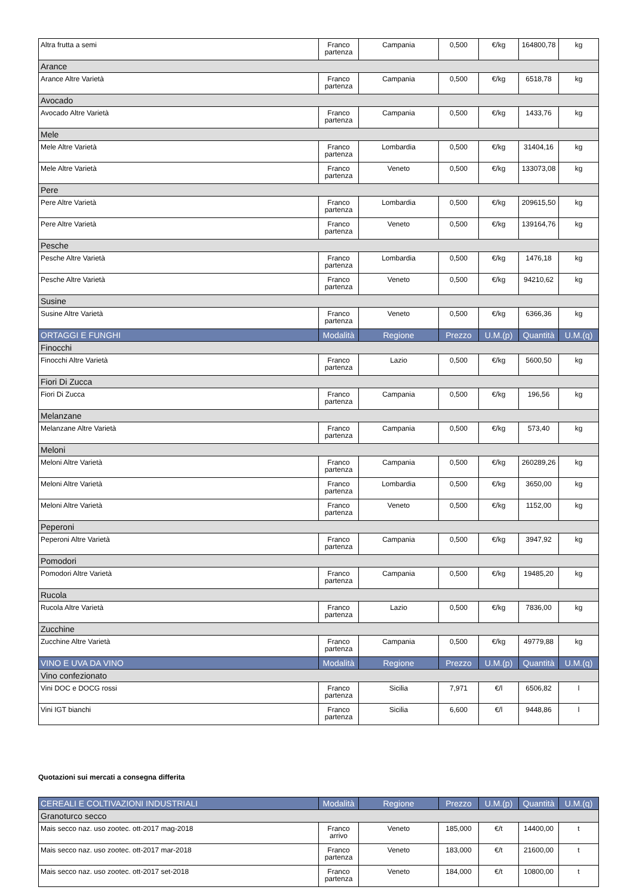| Altra frutta a semi | Franco partenza | Campania | 0,500 | €/kg | 164800,78 | kg |
| Arance | | | | | | |
| Arance Altre Varietà | Franco partenza | Campania | 0,500 | €/kg | 6518,78 | kg |
| Avocado | | | | | | |
| Avocado Altre Varietà | Franco partenza | Campania | 0,500 | €/kg | 1433,76 | kg |
| Mele | | | | | | |
| Mele Altre Varietà | Franco partenza | Lombardia | 0,500 | €/kg | 31404,16 | kg |
| Mele Altre Varietà | Franco partenza | Veneto | 0,500 | €/kg | 133073,08 | kg |
| Pere | | | | | | |
| Pere Altre Varietà | Franco partenza | Lombardia | 0,500 | €/kg | 209615,50 | kg |
| Pere Altre Varietà | Franco partenza | Veneto | 0,500 | €/kg | 139164,76 | kg |
| Pesche | | | | | | |
| Pesche Altre Varietà | Franco partenza | Lombardia | 0,500 | €/kg | 1476,18 | kg |
| Pesche Altre Varietà | Franco partenza | Veneto | 0,500 | €/kg | 94210,62 | kg |
| Susine | | | | | | |
| Susine Altre Varietà | Franco partenza | Veneto | 0,500 | €/kg | 6366,36 | kg |
| ORTAGGI E FUNGHI | Modalità | Regione | Prezzo | U.M.(p) | Quantità | U.M.(q) |
| Finocchi | | | | | | |
| Finocchi Altre Varietà | Franco partenza | Lazio | 0,500 | €/kg | 5600,50 | kg |
| Fiori Di Zucca | | | | | | |
| Fiori Di Zucca | Franco partenza | Campania | 0,500 | €/kg | 196,56 | kg |
| Melanzane | | | | | | |
| Melanzane Altre Varietà | Franco partenza | Campania | 0,500 | €/kg | 573,40 | kg |
| Meloni | | | | | | |
| Meloni Altre Varietà | Franco partenza | Campania | 0,500 | €/kg | 260289,26 | kg |
| Meloni Altre Varietà | Franco partenza | Lombardia | 0,500 | €/kg | 3650,00 | kg |
| Meloni Altre Varietà | Franco partenza | Veneto | 0,500 | €/kg | 1152,00 | kg |
| Peperoni | | | | | | |
| Peperoni Altre Varietà | Franco partenza | Campania | 0,500 | €/kg | 3947,92 | kg |
| Pomodori | | | | | | |
| Pomodori Altre Varietà | Franco partenza | Campania | 0,500 | €/kg | 19485,20 | kg |
| Rucola | | | | | | |
| Rucola Altre Varietà | Franco partenza | Lazio | 0,500 | €/kg | 7836,00 | kg |
| Zucchine | | | | | | |
| Zucchine Altre Varietà | Franco partenza | Campania | 0,500 | €/kg | 49779,88 | kg |
| VINO E UVA DA VINO | Modalità | Regione | Prezzo | U.M.(p) | Quantità | U.M.(q) |
| Vino confezionato | | | | | | |
| Vini DOC e DOCG rossi | Franco partenza | Sicilia | 7,971 | €/l | 6506,82 | l |
| Vini IGT bianchi | Franco partenza | Sicilia | 6,600 | €/l | 9448,86 | l |
Quotazioni sui mercati a consegna differita
| CEREALI E COLTIVAZIONI INDUSTRIALI | Modalità | Regione | Prezzo | U.M.(p) | Quantità | U.M.(q) |
| --- | --- | --- | --- | --- | --- | --- |
| Granoturco secco | | | | | | |
| Mais secco naz. uso zootec. ott-2017 mag-2018 | Franco arrivo | Veneto | 185,000 | €/t | 14400,00 | t |
| Mais secco naz. uso zootec. ott-2017 mar-2018 | Franco partenza | Veneto | 183,000 | €/t | 21600,00 | t |
| Mais secco naz. uso zootec. ott-2017 set-2018 | Franco partenza | Veneto | 184,000 | €/t | 10800,00 | t |